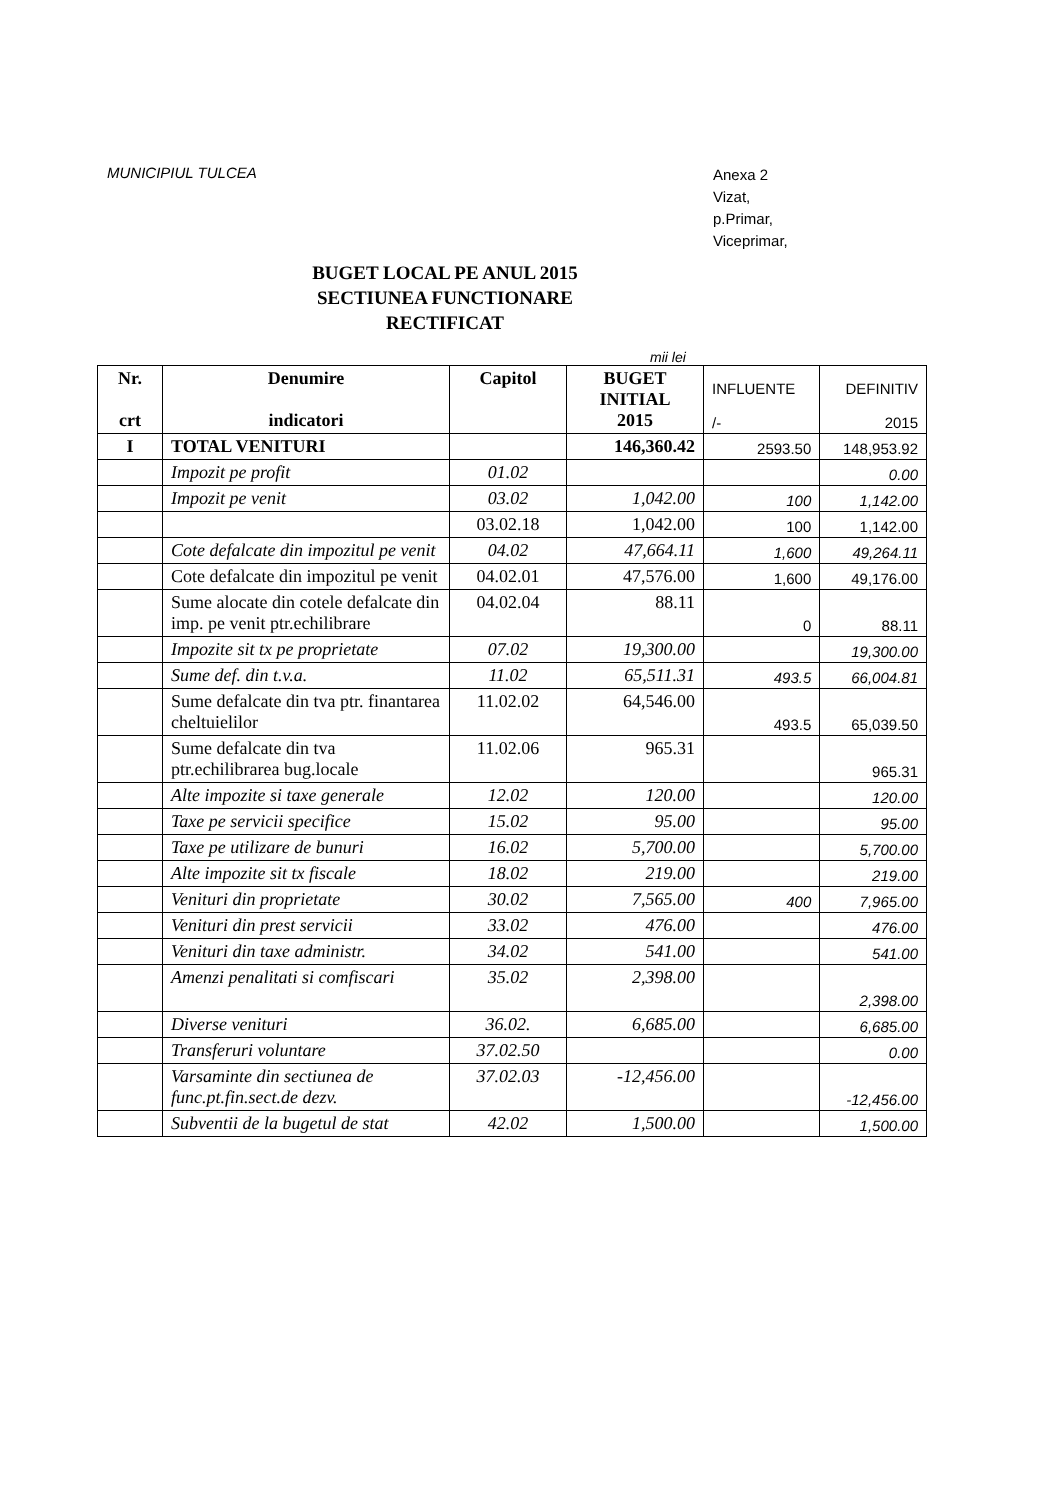MUNICIPIUL TULCEA
Anexa 2
Vizat,
p.Primar,
Viceprimar,
BUGET LOCAL PE ANUL 2015
SECTIUNEA FUNCTIONARE
RECTIFICAT
mii lei
| Nr. crt | Denumire indicatori | Capitol | BUGET INITIAL 2015 | INFLUENTE /- | DEFINITIV 2015 |
| --- | --- | --- | --- | --- | --- |
| I | TOTAL VENITURI | | 146,360.42 | 2593.50 | 148,953.92 |
| | Impozit pe profit | 01.02 | | | 0.00 |
| | Impozit pe venit | 03.02 | 1,042.00 | 100 | 1,142.00 |
| | | 03.02.18 | 1,042.00 | 100 | 1,142.00 |
| | Cote defalcate din impozitul pe venit | 04.02 | 47,664.11 | 1,600 | 49,264.11 |
| | Cote defalcate din impozitul pe venit | 04.02.01 | 47,576.00 | 1,600 | 49,176.00 |
| | Sume alocate din cotele defalcate din imp. pe venit ptr.echilibrare | 04.02.04 | 88.11 | 0 | 88.11 |
| | Impozite sit tx pe proprietate | 07.02 | 19,300.00 | | 19,300.00 |
| | Sume def. din t.v.a. | 11.02 | 65,511.31 | 493.5 | 66,004.81 |
| | Sume defalcate din tva ptr. finantarea cheltuielilor | 11.02.02 | 64,546.00 | 493.5 | 65,039.50 |
| | Sume defalcate din tva ptr.echilibrarea bug.locale | 11.02.06 | 965.31 | | 965.31 |
| | Alte impozite si taxe generale | 12.02 | 120.00 | | 120.00 |
| | Taxe pe servicii specifice | 15.02 | 95.00 | | 95.00 |
| | Taxe pe utilizare de bunuri | 16.02 | 5,700.00 | | 5,700.00 |
| | Alte impozite sit tx fiscale | 18.02 | 219.00 | | 219.00 |
| | Venituri din proprietate | 30.02 | 7,565.00 | 400 | 7,965.00 |
| | Venituri din prest servicii | 33.02 | 476.00 | | 476.00 |
| | Venituri din taxe administr. | 34.02 | 541.00 | | 541.00 |
| | Amenzi penalitati si comfiscari | 35.02 | 2,398.00 | | 2,398.00 |
| | Diverse venituri | 36.02. | 6,685.00 | | 6,685.00 |
| | Transferuri voluntare | 37.02.50 | | | 0.00 |
| | Varsaminte din sectiunea de func.pt.fin.sect.de dezv. | 37.02.03 | -12,456.00 | | -12,456.00 |
| | Subventii de la bugetul de stat | 42.02 | 1,500.00 | | 1,500.00 |